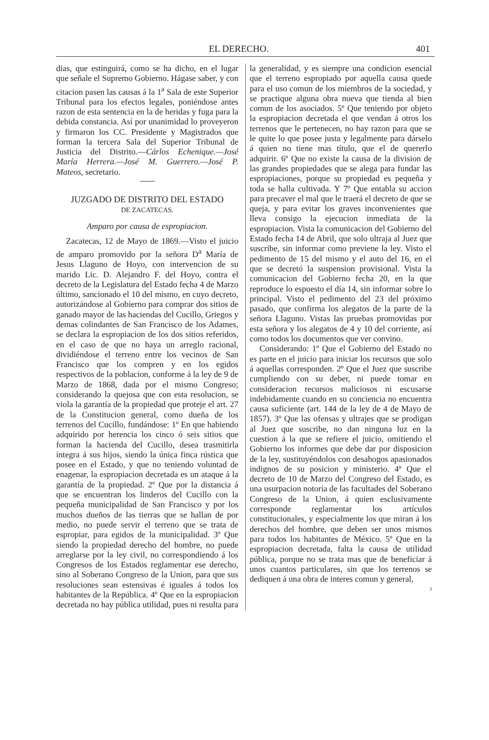EL DERECHO. 401
dias, que estinguirá, como se ha dicho, en el lugar que señale el Supremo Gobierno. Hágase saber, y con citacion pasen las causas á la 1<sup>a</sup> Sala de este Superior Tribunal para los efectos legales, poniéndose antes razon de esta sentencia en la de heridas y fuga para la debida constancia. Así por unanimidad lo proveyeron y firmaron los CC. Presidente y Magistrados que forman la tercera Sala del Superior Tribunal de Justicia del Distrito.—Cárlos Echenique.—José María Herrera.—José M. Guerrero.—José P. Mateos, secretario.
JUZGADO DE DISTRITO DEL ESTADO
DE ZACATECAS.
Amparo por causa de espropiacion.
Zacatecas, 12 de Mayo de 1869.—Visto el juicio de amparo promovido por la señora D<sup>a</sup> María de Jesus Llaguno de Hoyo, con intervencion de su marido Lic. D. Alejandro F. del Hoyo, contra el decreto de la Legislatura del Estado fecha 4 de Marzo último, sancionado el 10 del mismo, en cuyo decreto, autorizándose al Gobierno para comprar dos sitios de ganado mayor de las haciendas del Cucillo, Griegos y demas colindantes de San Francisco de los Adames, se declara la espropiacion de los dos sitios referidos, en el caso de que no haya un arreglo racional, dividiéndose el terreno entre los vecinos de San Francisco que los compren y en los egidos respectivos de la poblacion, conforme á la ley de 9 de Marzo de 1868, dada por el mismo Congreso; considerando la quejosa que con esta resolucion, se viola la garantía de la propiedad que proteje el art. 27 de la Constitucion general, como dueña de los terrenos del Cucillo, fundándose: 1º En que habiendo adquirido por herencia los cinco ó seis sitios que forman la hacienda del Cucillo, desea trasmitirla íntegra á sus hijos, siendo la única finca rústica que posee en el Estado, y que no teniendo voluntad de enagenar, la espropiacion decretada es un ataque á la garantía de la propiedad. 2º Que por la distancia á que se encuentran los linderos del Cucillo con la pequeña municipalidad de San Francisco y por los muchos dueños de las tierras que se hallan de por medio, no puede servir el terreno que se trata de espropiar, para egidos de la municipalidad. 3º Que siendo la propiedad derecho del hombre, no puede arreglarse por la ley civil, no correspondiendo á los Congresos de los Estados reglamentar ese derecho, sino al Soberano Congreso de la Union, para que sus resoluciones sean estensivas é iguales á todos los habitantes de la República. 4º Que en la espropiacion decretada no hay pública utilidad, pues ni resulta para
la generalidad, y es siempre una condicion esencial que el terreno espropiado por aquella causa quede para el uso comun de los miembros de la sociedad, y se practique alguna obra nueva que tienda al bien comun de los asociados. 5º Que teniendo por objeto la espropiacion decretada el que vendan á otros los terrenos que le pertenecen, no hay razon para que se le quite lo que posee justa y legalmente para dárselo á quien no tiene mas título, que el de quererlo adquirir. 6º Que no existe la causa de la division de las grandes propiedades que se alega para fundar las espropiaciones, porque su propiedad es pequeña y toda se halla cultivada. Y 7º Que entabla su accion para precaver el mal que le traerá el decreto de que se queja, y para evitar los graves inconvenientes que lleva consigo la ejecucion inmediata de la espropiacion. Vista la comunicacion del Gobierno del Estado fecha 14 de Abril, que solo ultraja al Juez que suscribe, sin informar como previene la ley. Visto el pedimento de 15 del mismo y el auto del 16, en el que se decretó la suspension provisional. Vista la comunicacion del Gobierno fecha 20, en la que reproduce lo espuesto el dia 14, sin informar sobre lo principal. Visto el pedimento del 23 del próximo pasado, que confirma los alegatos de la parte de la señora Llaguno. Vistas las pruebas promovidas por esta señora y los alegatos de 4 y 10 del corriente, así como todos los documentos que ver convino.
Considerando: 1º Que el Gobierno del Estado no es parte en el juicio para iniciar los recursos que solo á aquellas corresponden. 2º Que el Juez que suscribe cumpliendo con su deber, ni puede tomar en consideracion recursos maliciosos ni escusarse indebidamente cuando en su conciencia no encuentra causa suficiente (art. 144 de la ley de 4 de Mayo de 1857). 3º Que las ofensas y ultrajes que se prodigan al Juez que suscribe, no dan ninguna luz en la cuestion á la que se refiere el juicio, omitiendo el Gobierno los informes que debe dar por disposicion de la ley, sustituyéndolos con desahogos apasionados indignos de su posicion y ministerio. 4º Que el decreto de 10 de Marzo del Congreso del Estado, es una usurpacion notoria de las facultades del Soberano Congreso de la Union, á quien esclusivamente corresponde reglamentar los artículos constitucionales, y especialmente los que miran á los derechos del hombre, que deben ser unos mismos para todos los habitantes de México. 5º Que en la espropiacion decretada, falta la causa de utilidad pública, porque no se trata mas que de beneficiar á unos cuantos particulares, sin que los terrenos se dediquen á una obra de interes comun y general,
3